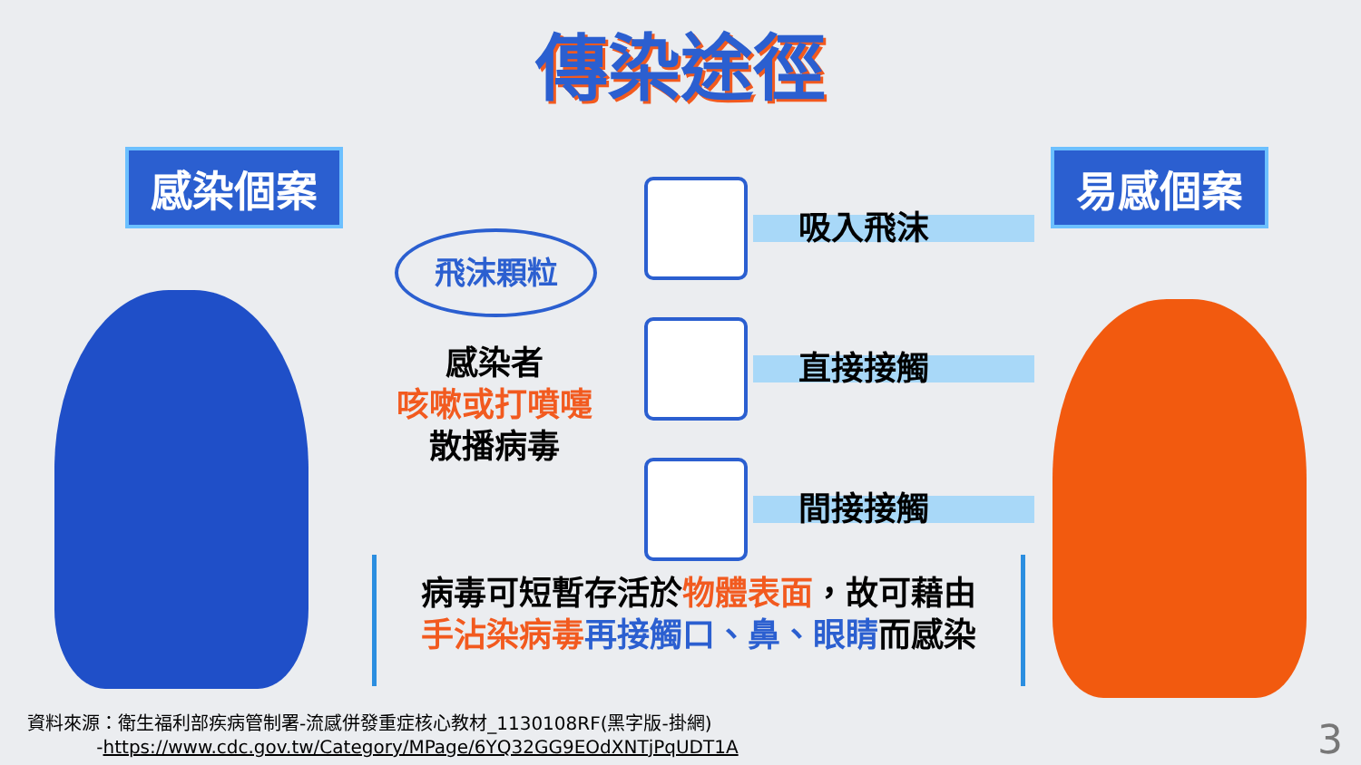傳染途徑
感染個案 易感個案
飛沫顆粒
感染者
咳嗽或打噴嚏
散播病毒
吸入飛沫
直接接觸
間接接觸
病毒可短暫存活於物體表面，故可藉由
手沾染病毒 再接觸口、鼻、眼睛而感染
資料來源：衛生福利部疾病管制署-流感併發重症核心教材_1130108RF(黑字版-掛網)
-https://www.cdc.gov.tw/Category/MPage/6YQ32GG9EOdXNTjPqUDT1A
3